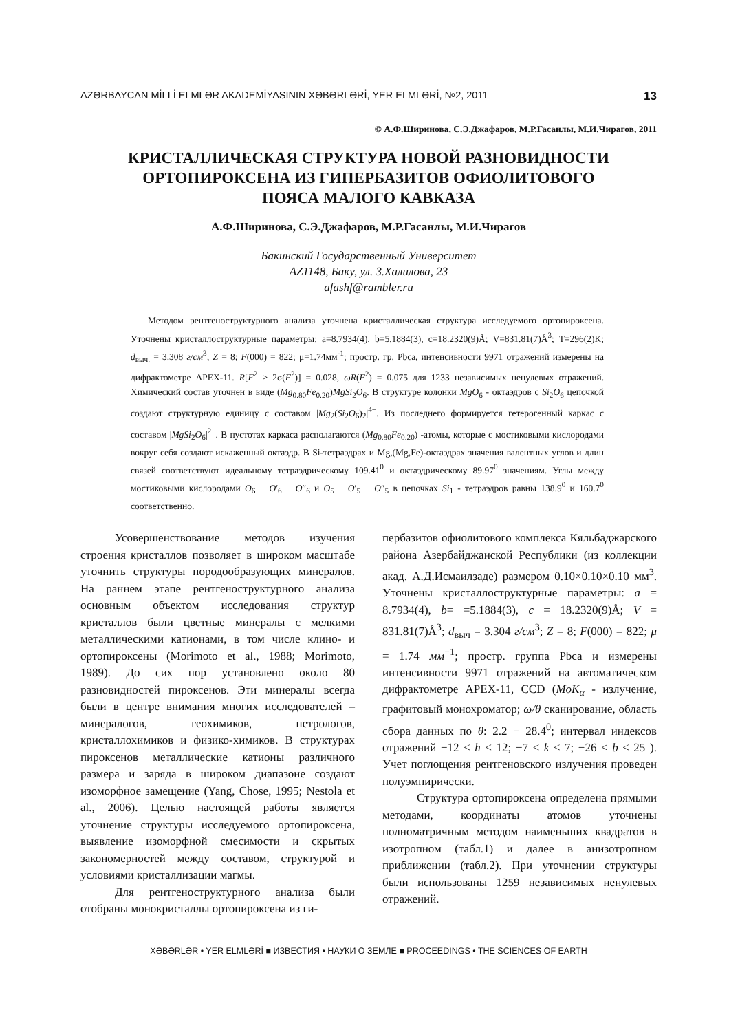AZƏRBAYCAN MİLLİ ELMLƏR AKADEMİYASININ XƏBƏRLƏRİ, YER ELMLƏRİ, №2, 2011 13
© А.Ф.Ширинова, С.Э.Джафаров, М.Р.Гасанлы, М.И.Чирагов, 2011
КРИСТАЛЛИЧЕСКАЯ СТРУКТУРА НОВОЙ РАЗНОВИДНОСТИ
ОРТОПИРОКСЕНА ИЗ ГИПЕРБАЗИТОВ ОФИОЛИТОВОГО
ПОЯСА МАЛОГО КАВКАЗА
А.Ф.Ширинова, С.Э.Джафаров, М.Р.Гасанлы, М.И.Чирагов
Бакинский Государственный Университет
AZ1148, Баку, ул. З.Халилова, 23
afashf@rambler.ru
Методом рентгеноструктурного анализа уточнена кристаллическая структура исследуемого ортопироксена. Уточнены кристаллоструктурные параметры: a=8.7934(4), b=5.1884(3), c=18.2320(9)Å; V=831.81(7)Å<sup>3</sup>; T=296(2)K; d<sub>выч.</sub> = 3.308 г/см<sup>3</sup>; Z = 8; F(000) = 822; μ=1.74мм<sup>-1</sup>; простр. гр. Pbca, интенсивности 9971 отражений измерены на дифрактометре APEX-11. R[F<sup>2</sup> > 2σ(F<sup>2</sup>)] = 0.028, ωR(F<sup>2</sup>) = 0.075 для 1233 независимых ненулевых отражений. Химический состав уточнен в виде (Mg<sub>0.80</sub>Fe<sub>0.20</sub>)MgSi<sub>2</sub>O<sub>6</sub>. В структуре колонки MgO<sub>6</sub> - октаэдров с Si<sub>2</sub>O<sub>6</sub> цепочкой создают структурную единицу с составом |Mg<sub>2</sub>(Si<sub>2</sub>O<sub>6</sub>)<sub>2</sub>|<sup>4−</sup>. Из последнего формируется гетерогенный каркас с составом |MgSi<sub>2</sub>O<sub>6</sub>|<sup>2−</sup>. В пустотах каркаса располагаются (Mg<sub>0.80</sub>Fe<sub>0.20</sub>) -атомы, которые с мостиковыми кислородами вокруг себя создают искаженный октаэдр. В Si-тетраэдрах и Mg,(Mg,Fe)-октаэдрах значения валентных углов и длин связей соответствуют идеальному тетраэдрическому 109.41<sup>0</sup> и октаэдрическому 89.97<sup>0</sup> значениям. Углы между мостиковыми кислородами O<sub>6</sub> − O′<sub>6</sub> − O″<sub>6</sub> и O<sub>5</sub> − O′<sub>5</sub> − O″<sub>5</sub> в цепочках Si<sub>1</sub> - тетраэдров равны 138.9<sup>0</sup> и 160.7<sup>0</sup> соответственно.
Усовершенствование методов изучения строения кристаллов позволяет в широком масштабе уточнить структуры породообразующих минералов. На раннем этапе рентгеноструктурного анализа основным объектом исследования структур кристаллов были цветные минералы с мелкими металлическими катионами, в том числе клино- и ортопироксены (Morimoto et al., 1988; Morimoto, 1989). До сих пор установлено около 80 разновидностей пироксенов. Эти минералы всегда были в центре внимания многих исследователей – минералогов, геохимиков, петрологов, кристаллохимиков и физико-химиков. В структурах пироксенов металлические катионы различного размера и заряда в широком диапазоне создают изоморфное замещение (Yang, Chose, 1995; Nestola et al., 2006). Целью настоящей работы является уточнение структуры исследуемого ортопироксена, выявление изоморфной смесимости и скрытых закономерностей между составом, структурой и условиями кристаллизации магмы.
Для рентгеноструктурного анализа были отобраны монокристаллы ортопироксена из ги-
пербазитов офиолитового комплекса Кяльбаджарского района Азербайджанской Республики (из коллекции акад. А.Д.Исмаилзаде) размером 0.10×0.10×0.10 мм<sup>3</sup>. Уточнены кристаллоструктурные параметры: a = 8.7934(4), b= =5.1884(3), c = 18.2320(9)Å; V = 831.81(7)Å<sup>3</sup>; d<sub>выч</sub> = 3.304 г/см<sup>3</sup>; Z = 8; F(000) = 822; μ = 1.74 мм<sup>−1</sup>; простр. группа Pbca и измерены интенсивности 9971 отражений на автоматическом дифрактометре APEX-11, CCD (MoK<sub>α</sub> - излучение, графитовый монохроматор; ω/θ сканирование, область сбора данных по θ: 2.2 − 28.4<sup>0</sup>; интервал индексов отражений −12 ≤ h ≤ 12; −7 ≤ k ≤ 7; −26 ≤ b ≤ 25 ). Учет поглощения рентгеновского излучения проведен полуэмпирически.
Структура ортопироксена определена прямыми методами, координаты атомов уточнены полноматричным методом наименьших квадратов в изотропном (табл.1) и далее в анизотропном приближении (табл.2). При уточнении структуры были использованы 1259 независимых ненулевых отражений.
XƏBƏRLƏR • YER ELMLƏRİ ■ ИЗВЕСТИЯ • НАУКИ О ЗЕМЛЕ ■ PROCEEDINGS • THE SCIENCES OF EARTH